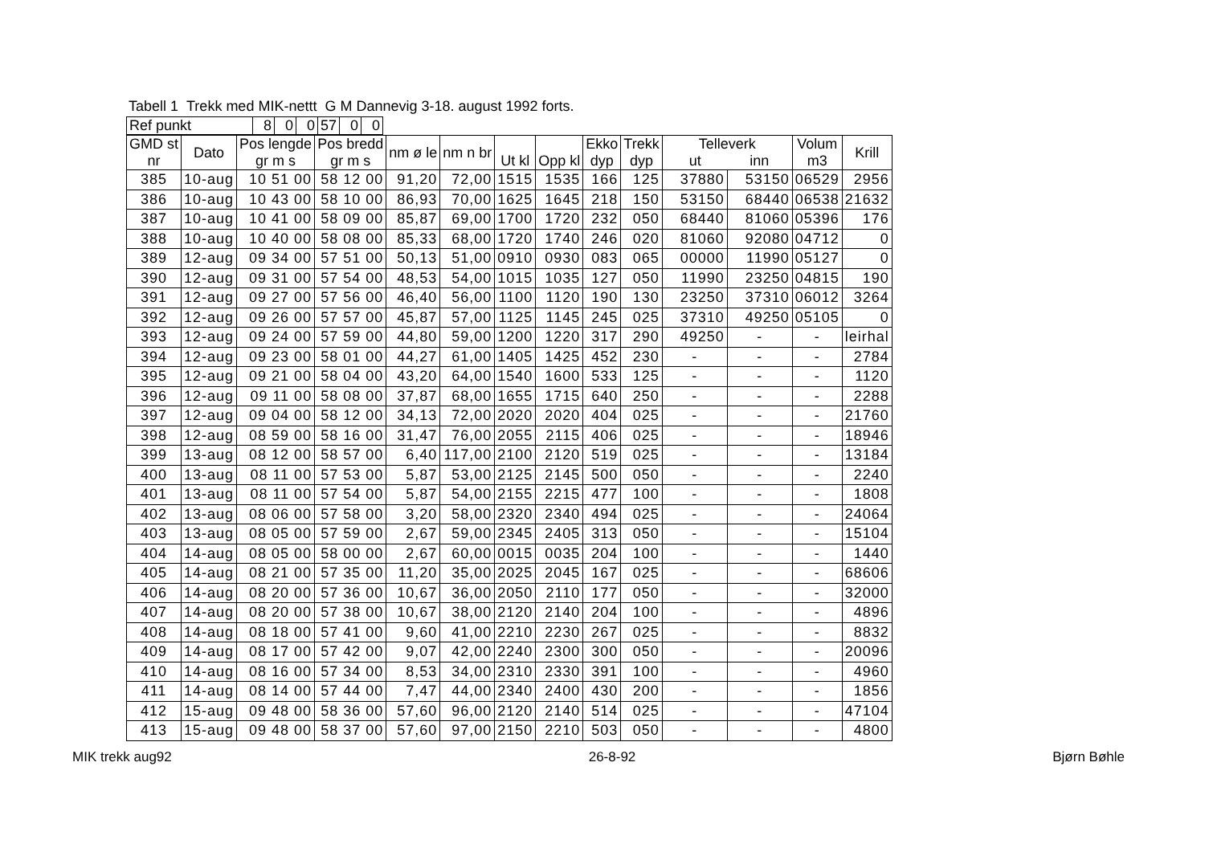Tabell 1 Trekk med MIK-nettt G M Dannevig 3-18. august 1992 forts.
| Ref punkt | 8 | 0 | 0 | 57 | 0 | 0 |
| GMD st nr | Dato | Pos lengde gr m s | Pos bredd gr m s | nm ø le | nm n br | Ut kl | Opp kl | Ekko dyp | Trekk dyp | Telleverk ut inn | | Volum m3 | Krill |
| --- | --- | --- | --- | --- | --- | --- | --- | --- | --- | --- | --- | --- | --- |
| 385 | 10-aug | 10 51 00 | 58 12 00 | 91,20 | 72,00 | 1515 | 1535 | 166 | 125 | 37880 | 53150 | 06529 | 2956 |
| 386 | 10-aug | 10 43 00 | 58 10 00 | 86,93 | 70,00 | 1625 | 1645 | 218 | 150 | 53150 | 68440 | 06538 | 21632 |
| 387 | 10-aug | 10 41 00 | 58 09 00 | 85,87 | 69,00 | 1700 | 1720 | 232 | 050 | 68440 | 81060 | 05396 | 176 |
| 388 | 10-aug | 10 40 00 | 58 08 00 | 85,33 | 68,00 | 1720 | 1740 | 246 | 020 | 81060 | 92080 | 04712 | 0 |
| 389 | 12-aug | 09 34 00 | 57 51 00 | 50,13 | 51,00 | 0910 | 0930 | 083 | 065 | 00000 | 11990 | 05127 | 0 |
| 390 | 12-aug | 09 31 00 | 57 54 00 | 48,53 | 54,00 | 1015 | 1035 | 127 | 050 | 11990 | 23250 | 04815 | 190 |
| 391 | 12-aug | 09 27 00 | 57 56 00 | 46,40 | 56,00 | 1100 | 1120 | 190 | 130 | 23250 | 37310 | 06012 | 3264 |
| 392 | 12-aug | 09 26 00 | 57 57 00 | 45,87 | 57,00 | 1125 | 1145 | 245 | 025 | 37310 | 49250 | 05105 | 0 |
| 393 | 12-aug | 09 24 00 | 57 59 00 | 44,80 | 59,00 | 1200 | 1220 | 317 | 290 | 49250 | - | - | leirhal |
| 394 | 12-aug | 09 23 00 | 58 01 00 | 44,27 | 61,00 | 1405 | 1425 | 452 | 230 | - | - | - | 2784 |
| 395 | 12-aug | 09 21 00 | 58 04 00 | 43,20 | 64,00 | 1540 | 1600 | 533 | 125 | - | - | - | 1120 |
| 396 | 12-aug | 09 11 00 | 58 08 00 | 37,87 | 68,00 | 1655 | 1715 | 640 | 250 | - | - | - | 2288 |
| 397 | 12-aug | 09 04 00 | 58 12 00 | 34,13 | 72,00 | 2020 | 2020 | 404 | 025 | - | - | - | 21760 |
| 398 | 12-aug | 08 59 00 | 58 16 00 | 31,47 | 76,00 | 2055 | 2115 | 406 | 025 | - | - | - | 18946 |
| 399 | 13-aug | 08 12 00 | 58 57 00 | 6,40 | 117,00 | 2100 | 2120 | 519 | 025 | - | - | - | 13184 |
| 400 | 13-aug | 08 11 00 | 57 53 00 | 5,87 | 53,00 | 2125 | 2145 | 500 | 050 | - | - | - | 2240 |
| 401 | 13-aug | 08 11 00 | 57 54 00 | 5,87 | 54,00 | 2155 | 2215 | 477 | 100 | - | - | - | 1808 |
| 402 | 13-aug | 08 06 00 | 57 58 00 | 3,20 | 58,00 | 2320 | 2340 | 494 | 025 | - | - | - | 24064 |
| 403 | 13-aug | 08 05 00 | 57 59 00 | 2,67 | 59,00 | 2345 | 2405 | 313 | 050 | - | - | - | 15104 |
| 404 | 14-aug | 08 05 00 | 58 00 00 | 2,67 | 60,00 | 0015 | 0035 | 204 | 100 | - | - | - | 1440 |
| 405 | 14-aug | 08 21 00 | 57 35 00 | 11,20 | 35,00 | 2025 | 2045 | 167 | 025 | - | - | - | 68606 |
| 406 | 14-aug | 08 20 00 | 57 36 00 | 10,67 | 36,00 | 2050 | 2110 | 177 | 050 | - | - | - | 32000 |
| 407 | 14-aug | 08 20 00 | 57 38 00 | 10,67 | 38,00 | 2120 | 2140 | 204 | 100 | - | - | - | 4896 |
| 408 | 14-aug | 08 18 00 | 57 41 00 | 9,60 | 41,00 | 2210 | 2230 | 267 | 025 | - | - | - | 8832 |
| 409 | 14-aug | 08 17 00 | 57 42 00 | 9,07 | 42,00 | 2240 | 2300 | 300 | 050 | - | - | - | 20096 |
| 410 | 14-aug | 08 16 00 | 57 34 00 | 8,53 | 34,00 | 2310 | 2330 | 391 | 100 | - | - | - | 4960 |
| 411 | 14-aug | 08 14 00 | 57 44 00 | 7,47 | 44,00 | 2340 | 2400 | 430 | 200 | - | - | - | 1856 |
| 412 | 15-aug | 09 48 00 | 58 36 00 | 57,60 | 96,00 | 2120 | 2140 | 514 | 025 | - | - | - | 47104 |
| 413 | 15-aug | 09 48 00 | 58 37 00 | 57,60 | 97,00 | 2150 | 2210 | 503 | 050 | - | - | - | 4800 |
MIK trekk aug92 26-8-92 Bjørn Bøhle